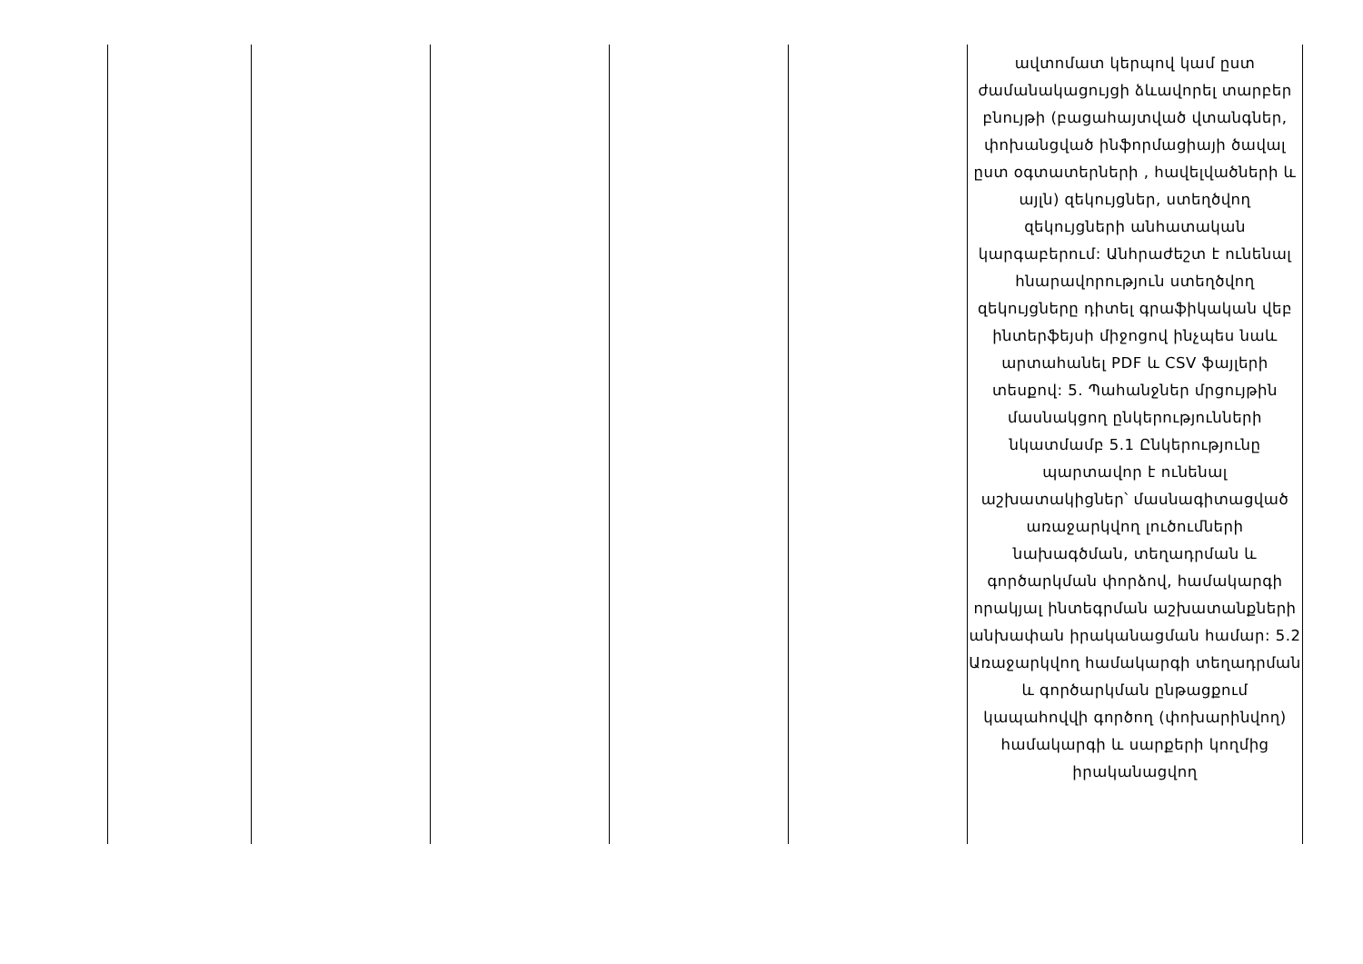| | | | | | ավտոմատ կերպով կամ ըստ ժամանակացույցի ձևավորել տարբեր բնույթի (բացահայտված վտանգներ, փոխանցված ինֆորմացիայի ծավալ ըստ օգտատերների , հավելվածների և այլն) զեկույցներ, ստեղծվող զեկույցների անհատական կարգաբերում: Անհրաժեշտ է ունենալ հնարավորություն ստեղծվող զեկույցները դիտել գրաֆիկական վեբ ինտերֆեյսի միջոցով ինչպես նաև արտահանել PDF և CSV ֆայլերի տեսքով: 5. Պահանջներ մրցույթին մասնակցող ընկերությունների նկատմամբ 5.1 Ընկերությունը պարտավոր է ունենալ աշխատակիցներ՝ մասնագիտացված առաջարկվող լուծումների նախագծման, տեղադրման և գործարկման փորձով, համակարգի որակյալ ինտեգրման աշխատանքների անխափան իրականացման համար: 5.2 Առաջարկվող համակարգի տեղադրման և գործարկման ընթացքում կապահովվի գործող (փոխարինվող) համակարգի և սարքերի կողմից իրականացվող |